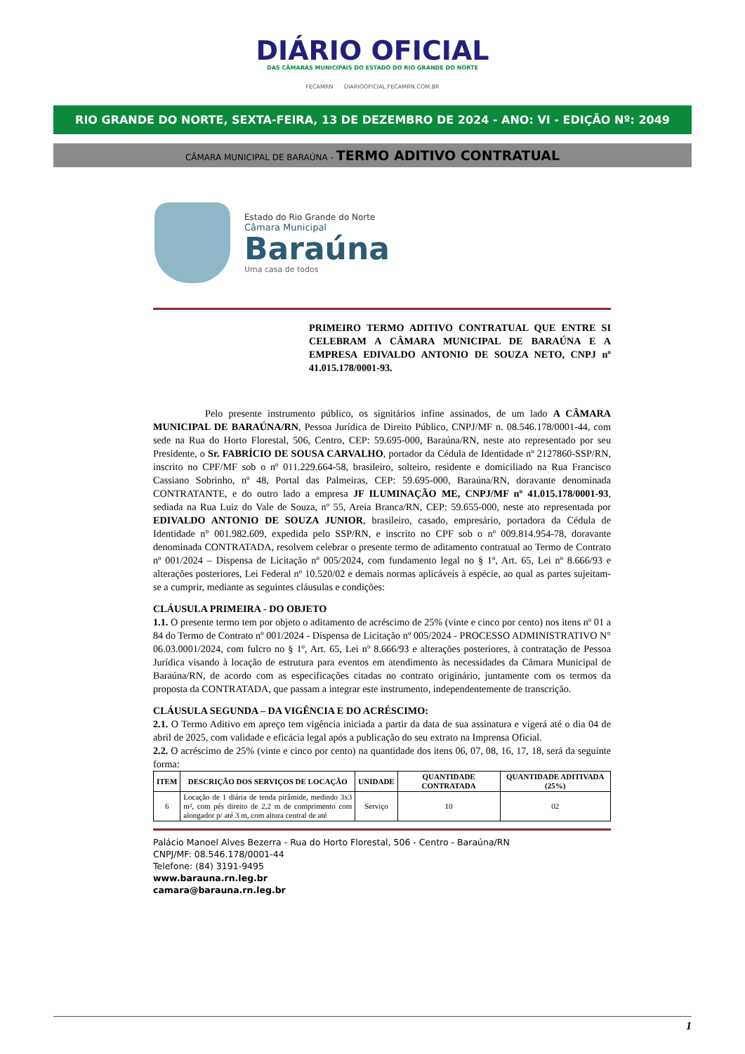DIÁRIO OFICIAL
DAS CÂMARAS MUNICIPAIS DO ESTADO DO RIO GRANDE DO NORTE
FECAMRN DIARIOOFICIAL.FECAMRN.COM.BR
RIO GRANDE DO NORTE, SEXTA-FEIRA, 13 DE DEZEMBRO DE 2024 - ANO: VI - EDIÇÃO Nº: 2049
CÂMARA MUNICIPAL DE BARAÚNA - TERMO ADITIVO CONTRATUAL
Estado do Rio Grande do Norte
Câmara Municipal
Baraúna
Uma casa de todos
PRIMEIRO TERMO ADITIVO CONTRATUAL QUE ENTRE SI CELEBRAM A CÂMARA MUNICIPAL DE BARAÚNA E A EMPRESA EDIVALDO ANTONIO DE SOUZA NETO, CNPJ nº 41.015.178/0001-93.
Pelo presente instrumento público, os signitários infine assinados, de um lado A CÂMARA MUNICIPAL DE BARAÚNA/RN, Pessoa Jurídica de Direito Público, CNPJ/MF n. 08.546.178/0001-44, com sede na Rua do Horto Florestal, 506, Centro, CEP: 59.695-000, Baraúna/RN, neste ato representado por seu Presidente, o Sr. FABRÍCIO DE SOUSA CARVALHO, portador da Cédula de Identidade nº 2127860-SSP/RN, inscrito no CPF/MF sob o nº 011.229.664-58, brasileiro, solteiro, residente e domiciliado na Rua Francisco Cassiano Sobrinho, nº 48, Portal das Palmeiras, CEP: 59.695-000, Baraúna/RN, doravante denominada CONTRATANTE, e do outro lado a empresa JF ILUMINAÇÃO ME, CNPJ/MF nº 41.015.178/0001-93, sediada na Rua Luiz do Vale de Souza, nº 55, Areia Branca/RN, CEP: 59.655-000, neste ato representada por EDIVALDO ANTONIO DE SOUZA JUNIOR, brasileiro, casado, empresário, portadora da Cédula de Identidade n° 001.982.609, expedida pelo SSP/RN, e inscrito no CPF sob o nº 009.814.954-78, doravante denominada CONTRATADA, resolvem celebrar o presente termo de aditamento contratual ao Termo de Contrato nº 001/2024 – Dispensa de Licitação nº 005/2024, com fundamento legal no § 1º, Art. 65, Lei nº 8.666/93 e alterações posteriores, Lei Federal nº 10.520/02 e demais normas aplicáveis à espécie, ao qual as partes sujeitam-se a cumprir, mediante as seguintes cláusulas e condições:
CLÁUSULA PRIMEIRA - DO OBJETO
1.1. O presente termo tem por objeto o aditamento de acréscimo de 25% (vinte e cinco por cento) nos itens nº 01 a 84 do Termo de Contrato nº 001/2024 - Dispensa de Licitação nº 005/2024 - PROCESSO ADMINISTRATIVO N° 06.03.0001/2024, com fulcro no § 1º, Art. 65, Lei nº 8.666/93 e alterações posteriores, à contratação de Pessoa Jurídica visando à locação de estrutura para eventos em atendimento às necessidades da Câmara Municipal de Baraúna/RN, de acordo com as especificações citadas no contrato originário, juntamente com os termos da proposta da CONTRATADA, que passam a integrar este instrumento, independentemente de transcrição.
CLÁUSULA SEGUNDA – DA VIGÊNCIA E DO ACRÉSCIMO:
2.1. O Termo Aditivo em apreço tem vigência iniciada a partir da data de sua assinatura e vigerá até o dia 04 de abril de 2025, com validade e eficácia legal após a publicação do seu extrato na Imprensa Oficial.
2.2. O acréscimo de 25% (vinte e cinco por cento) na quantidade dos itens 06, 07, 08, 16, 17, 18, será da seguinte forma:
| ITEM | DESCRIÇÃO DOS SERVIÇOS DE LOCAÇÃO | UNIDADE | QUANTIDADE CONTRATADA | QUANTIDADE ADITIVADA (25%) |
| --- | --- | --- | --- | --- |
| 6 | Locação de 1 diária de tenda pirâmide, medindo 3x3 m², com pés direito de 2,2 m de comprimento com alongador p/ até 3 m, com altura central de até | Serviço | 10 | 02 |
Palácio Manoel Alves Bezerra - Rua do Horto Florestal, 506 - Centro - Baraúna/RN
CNPJ/MF: 08.546.178/0001-44
Telefone: (84) 3191-9495
www.barauna.rn.leg.br
camara@barauna.rn.leg.br
1